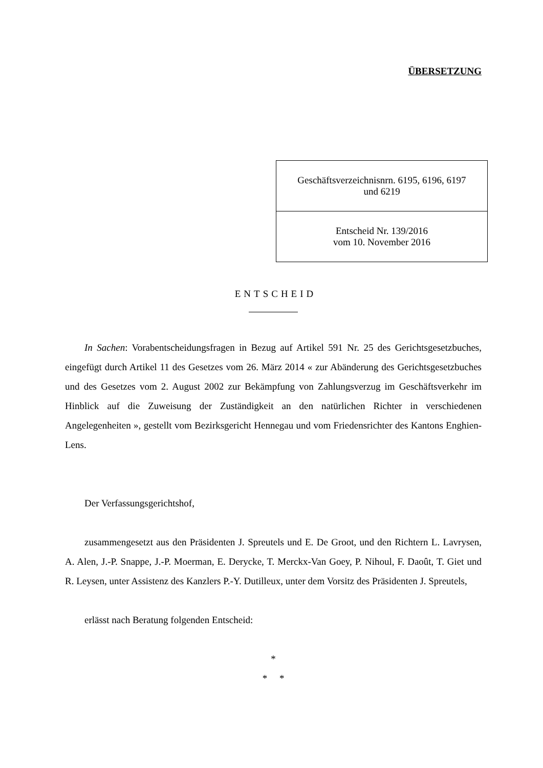ÜBERSETZUNG
| Geschäftsverzeichnisnrn. 6195, 6196, 6197 und 6219 |
| Entscheid Nr. 139/2016 vom 10. November 2016 |
ENTSCHEID
In Sachen: Vorabentscheidungsfragen in Bezug auf Artikel 591 Nr. 25 des Gerichtsgesetzbuches, eingefügt durch Artikel 11 des Gesetzes vom 26. März 2014 « zur Abänderung des Gerichtsgesetzbuches und des Gesetzes vom 2. August 2002 zur Bekämpfung von Zahlungsverzug im Geschäftsverkehr im Hinblick auf die Zuweisung der Zuständigkeit an den natürlichen Richter in verschiedenen Angelegenheiten », gestellt vom Bezirksgericht Hennegau und vom Friedensrichter des Kantons Enghien-Lens.
Der Verfassungsgerichtshof,
zusammengesetzt aus den Präsidenten J. Spreutels und E. De Groot, und den Richtern L. Lavrysen, A. Alen, J.-P. Snappe, J.-P. Moerman, E. Derycke, T. Merckx-Van Goey, P. Nihoul, F. Daoût, T. Giet und R. Leysen, unter Assistenz des Kanzlers P.-Y. Dutilleux, unter dem Vorsitz des Präsidenten J. Spreutels,
erlässt nach Beratung folgenden Entscheid:
*
* *